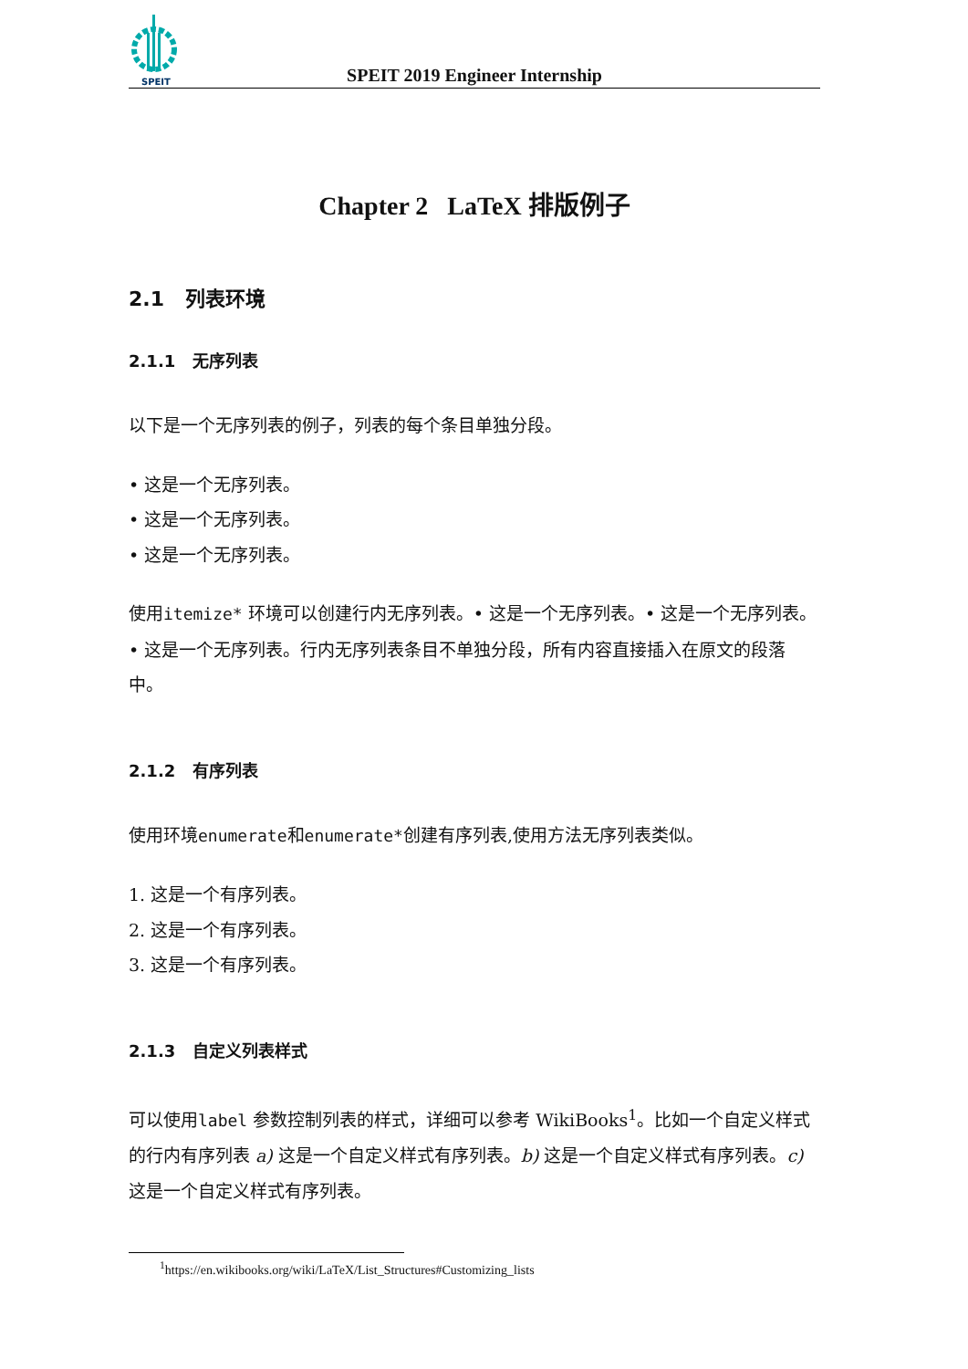SPEIT
SPEIT 2019 Engineer Internship
Chapter 2 LaTeX 排版例子
2.1 列表环境
2.1.1 无序列表
以下是一个无序列表的例子，列表的每个条目单独分段。
• 这是一个无序列表。
• 这是一个无序列表。
• 这是一个无序列表。
使用itemize* 环境可以创建行内无序列表。• 这是一个无序列表。• 这是一个无序列表。• 这是一个无序列表。行内无序列表条目不单独分段，所有内容直接插入在原文的段落中。
2.1.2 有序列表
使用环境enumerate和enumerate*创建有序列表,使用方法无序列表类似。
1. 这是一个有序列表。
2. 这是一个有序列表。
3. 这是一个有序列表。
2.1.3 自定义列表样式
可以使用label 参数控制列表的样式，详细可以参考 WikiBooks<sup>1</sup>。比如一个自定义样式的行内有序列表 a) 这是一个自定义样式有序列表。b) 这是一个自定义样式有序列表。c) 这是一个自定义样式有序列表。
<sup>1</sup> https://en.wikibooks.org/wiki/LaTeX/List_Structures#Customizing_lists